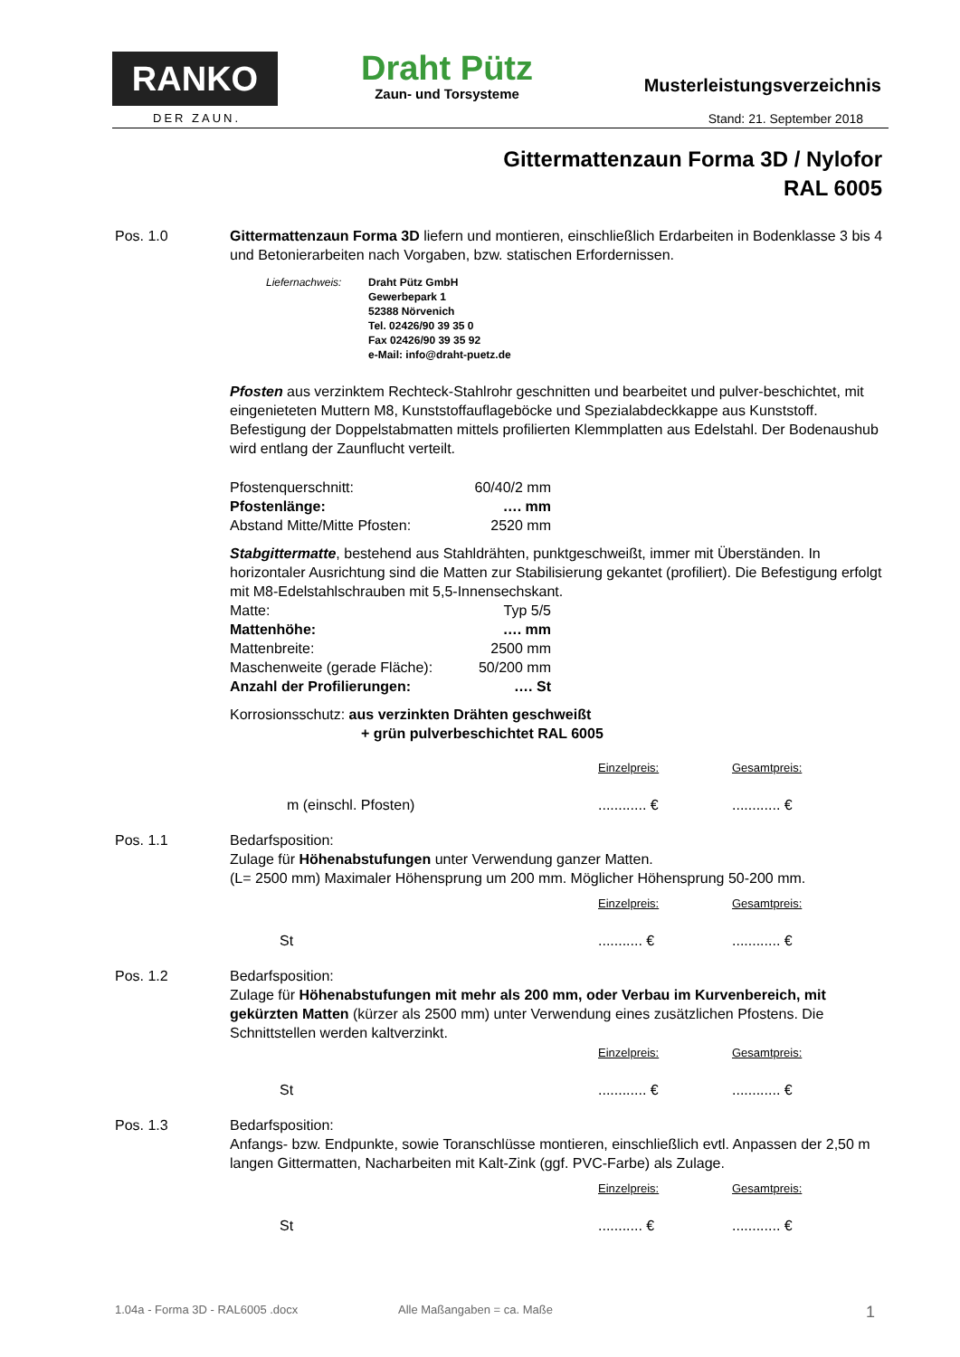RANKO
DER ZAUN.
Draht Pütz
Zaun- und Torsysteme
Musterleistungsverzeichnis
Stand: 21. September 2018
Gittermattenzaun Forma 3D / Nylofor
RAL 6005
Pos. 1.0 Gittermattenzaun Forma 3D liefern und montieren, einschließlich Erdarbeiten in Bodenklasse 3 bis 4 und Betonierarbeiten nach Vorgaben, bzw. statischen Erfordernissen.
Liefernachweis: Draht Pütz GmbH
Gewerbepark 1
52388 Nörvenich
Tel. 02426/90 39 35 0
Fax 02426/90 39 35 92
e-Mail: info@draht-puetz.de
Pfosten aus verzinktem Rechteck-Stahlrohr geschnitten und bearbeitet und pulver-beschichtet, mit eingenieteten Muttern M8, Kunststoffauflageböcke und Spezialabdeckkappe aus Kunststoff. Befestigung der Doppelstabmatten mittels profilierten Klemmplatten aus Edelstahl. Der Bodenaushub wird entlang der Zaunflucht verteilt.
| Pfostenquerschnitt: | 60/40/2 mm |
| Pfostenlänge: | …. mm |
| Abstand Mitte/Mitte Pfosten: | 2520 mm |
Stabgittermatte, bestehend aus Stahldrähten, punktgeschweißt, immer mit Überständen. In horizontaler Ausrichtung sind die Matten zur Stabilisierung gekantet (profiliert). Die Befestigung erfolgt mit M8-Edelstahlschrauben mit 5,5-Innensechskant.
| Matte: | Typ 5/5 |
| Mattenhöhe: | …. mm |
| Mattenbreite: | 2500 mm |
| Maschenweite (gerade Fläche): | 50/200 mm |
| Anzahl der Profilierungen: | …. St |
Korrosionsschutz: aus verzinkten Drähten geschweißt
+ grün pulverbeschichtet RAL 6005
| | Einzelpreis: | Gesamtpreis: |
| m (einschl. Pfosten) | ............ € | ............ € |
Pos. 1.1 Bedarfsposition:
Zulage für Höhenabstufungen unter Verwendung ganzer Matten.
(L= 2500 mm) Maximaler Höhensprung um 200 mm. Möglicher Höhensprung 50-200 mm.
| | Einzelpreis: | Gesamtpreis: |
| St | ........... € | ............ € |
Pos. 1.2 Bedarfsposition:
Zulage für Höhenabstufungen mit mehr als 200 mm, oder Verbau im Kurvenbereich, mit gekürzten Matten (kürzer als 2500 mm) unter Verwendung eines zusätzlichen Pfostens. Die Schnittstellen werden kaltverzinkt.
| | Einzelpreis: | Gesamtpreis: |
| St | ............ € | ............ € |
Pos. 1.3 Bedarfsposition:
Anfangs- bzw. Endpunkte, sowie Toranschlüsse montieren, einschließlich evtl. Anpassen der 2,50 m langen Gittermatten, Nacharbeiten mit Kalt-Zink (ggf. PVC-Farbe) als Zulage.
| | Einzelpreis: | Gesamtpreis: |
| St | ........... € | ............ € |
1.04a - Forma 3D - RAL6005 .docx Alle Maßangaben = ca. Maße 1